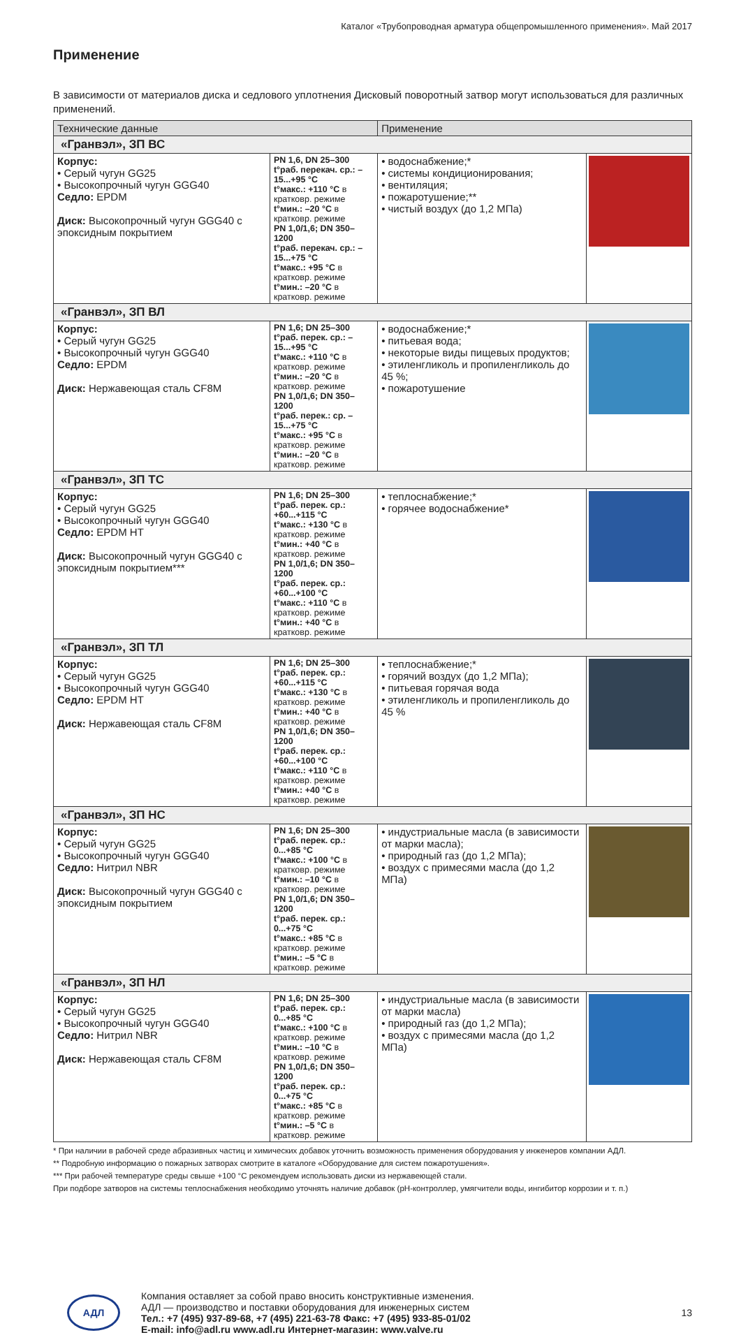Каталог «Трубопроводная арматура общепромышленного применения». Май 2017
Применение
В зависимости от материалов диска и седлового уплотнения Дисковый поворотный затвор могут использоваться для различных применений.
| Технические данные | | Применение | |
| --- | --- | --- | --- |
| «Гранвэл», ЗП ВС | | | |
| Корпус: • Серый чугун GG25 • Высокопрочный чугун GGG40 Седло: EPDM Диск: Высокопрочный чугун GGG40 с эпоксидным покрытием | PN 1,6, DN 25–300 t°раб. перекач. ср.: –15...+95 °C t°макс.: +110 °C в кратковр. режиме t°мин.: –20 °C в кратковр. режиме PN 1,0/1,6; DN 350–1200 t°раб. перекач. ср.: –15...+75 °C t°макс.: +95 °C в кратковр. режиме t°мин.: –20 °C в кратковр. режиме | • водоснабжение;* • системы кондиционирования; • вентиляция; • пожаротушение;** • чистый воздух (до 1,2 МПа) | |
| «Гранвэл», ЗП ВЛ | | | |
| Корпус: • Серый чугун GG25 • Высокопрочный чугун GGG40 Седло: EPDM Диск: Нержавеющая сталь CF8M | PN 1,6; DN 25–300 t°раб. перек. ср.: –15...+95 °C t°макс.: +110 °C в кратковр. режиме t°мин.: –20 °C в кратковр. режиме PN 1,0/1,6; DN 350–1200 t°раб. перек.: ср. –15...+75 °C t°макс.: +95 °C в кратковр. режиме t°мин.: –20 °C в кратковр. режиме | • водоснабжение;* • питьевая вода; • некоторые виды пищевых продуктов; • этиленгликоль и пропиленгликоль до 45 %; • пожаротушение | |
| «Гранвэл», ЗП ТС | | | |
| Корпус: • Серый чугун GG25 • Высокопрочный чугун GGG40 Седло: EPDM HT Диск: Высокопрочный чугун GGG40 с эпоксидным покрытием*** | PN 1,6; DN 25–300 t°раб. перек. ср.: +60...+115 °C t°макс.: +130 °C в кратковр. режиме t°мин.: +40 °C в кратковр. режиме PN 1,0/1,6; DN 350–1200 t°раб. перек. ср.: +60...+100 °C t°макс.: +110 °C в кратковр. режиме t°мин.: +40 °C в кратковр. режиме | • теплоснабжение;* • горячее водоснабжение* | |
| «Гранвэл», ЗП ТЛ | | | |
| Корпус: • Серый чугун GG25 • Высокопрочный чугун GGG40 Седло: EPDM HT Диск: Нержавеющая сталь CF8M | PN 1,6; DN 25–300 t°раб. перек. ср.: +60...+115 °C t°макс.: +130 °C в кратковр. режиме t°мин.: +40 °C в кратковр. режиме PN 1,0/1,6; DN 350–1200 t°раб. перек. ср.: +60...+100 °C t°макс.: +110 °C в кратковр. режиме t°мин.: +40 °C в кратковр. режиме | • теплоснабжение;* • горячий воздух (до 1,2 МПа); • питьевая горячая вода • этиленгликоль и пропиленгликоль до 45 % | |
| «Гранвэл», ЗП НС | | | |
| Корпус: • Серый чугун GG25 • Высокопрочный чугун GGG40 Седло: Нитрил NBR Диск: Высокопрочный чугун GGG40 с эпоксидным покрытием | PN 1,6; DN 25–300 t°раб. перек. ср.: 0...+85 °C t°макс.: +100 °C в кратковр. режиме t°мин.: –10 °C в кратковр. режиме PN 1,0/1,6; DN 350–1200 t°раб. перек. ср.: 0...+75 °C t°макс.: +85 °C в кратковр. режиме t°мин.: –5 °C в кратковр. режиме | • индустриальные масла (в зависимости от марки масла); • природный газ (до 1,2 МПа); • воздух с примесями масла (до 1,2 МПа) | |
| «Гранвэл», ЗП НЛ | | | |
| Корпус: • Серый чугун GG25 • Высокопрочный чугун GGG40 Седло: Нитрил NBR Диск: Нержавеющая сталь CF8M | PN 1,6; DN 25–300 t°раб. перек. ср.: 0...+85 °C t°макс.: +100 °C в кратковр. режиме t°мин.: –10 °C в кратковр. режиме PN 1,0/1,6; DN 350–1200 t°раб. перек. ср.: 0...+75 °C t°макс.: +85 °C в кратковр. режиме t°мин.: –5 °C в кратковр. режиме | • индустриальные масла (в зависимости от марки масла) • природный газ (до 1,2 МПа); • воздух с примесями масла (до 1,2 МПа) | |
* При наличии в рабочей среде абразивных частиц и химических добавок уточнить возможность применения оборудования у инженеров компании АДЛ.
** Подробную информацию о пожарных затворах смотрите в каталоге «Оборудование для систем пожаротушения».
*** При рабочей температуре среды свыше +100 °C рекомендуем использовать диски из нержавеющей стали.
При подборе затворов на системы теплоснабжения необходимо уточнять наличие добавок (pH-контроллер, умягчители воды, ингибитор коррозии и т. п.)
АДЛ
Компания оставляет за собой право вносить конструктивные изменения.
АДЛ — производство и поставки оборудования для инженерных систем
Тел.: +7 (495) 937-89-68, +7 (495) 221-63-78 Факс: +7 (495) 933-85-01/02
E-mail: info@adl.ru www.adl.ru Интернет-магазин: www.valve.ru
13